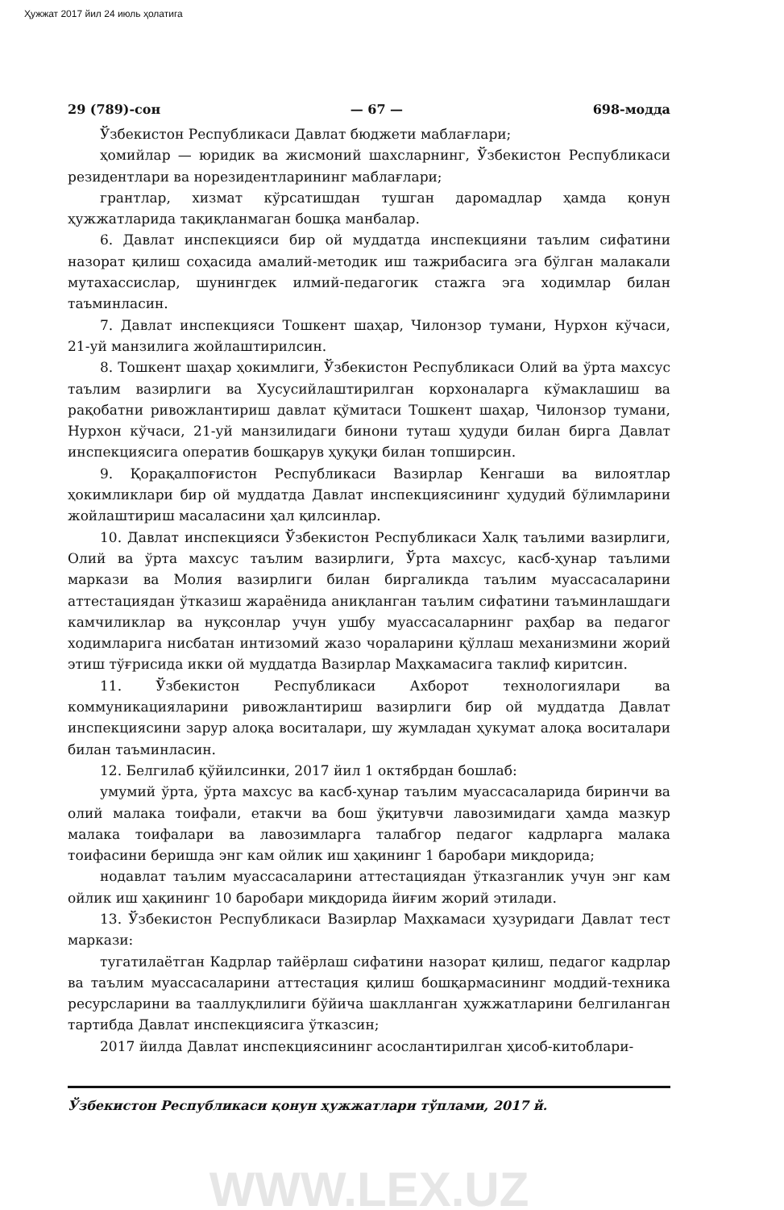Ҳужжат 2017 йил 24 июль ҳолатига
29 (789)-сон — 67 — 698-модда
Ўзбекистон Республикаси Давлат бюджети маблағлари;
ҳомийлар — юридик ва жисмоний шахсларнинг, Ўзбекистон Республикаси резидентлари ва норезидентларининг маблағлари;
грантлар, хизмат кўрсатишдан тушган даромадлар ҳамда қонун ҳужжатларида тақиқланмаган бошқа манбалар.
6. Давлат инспекцияси бир ой муддатда инспекцияни таълим сифатини назорат қилиш соҳасида амалий-методик иш тажрибасига эга бўлган малакали мутахассислар, шунингдек илмий-педагогик стажга эга ходимлар билан таъминласин.
7. Давлат инспекцияси Тошкент шаҳар, Чилонзор тумани, Нурхон кўчаси, 21-уй манзилига жойлаштирилсин.
8. Тошкент шаҳар ҳокимлиги, Ўзбекистон Республикаси Олий ва ўрта махсус таълим вазирлиги ва Хусусийлаштирилган корхоналарга кўмаклашиш ва рақобатни ривожлантириш давлат қўмитаси Тошкент шаҳар, Чилонзор тумани, Нурхон кўчаси, 21-уй манзилидаги бинони туташ ҳудуди билан бирга Давлат инспекциясига оператив бошқарув ҳуқуқи билан топширсин.
9. Қорақалпоғистон Республикаси Вазирлар Кенгаши ва вилоятлар ҳокимликлари бир ой муддатда Давлат инспекциясининг ҳудудий бўлимларини жойлаштириш масаласини ҳал қилсинлар.
10. Давлат инспекцияси Ўзбекистон Республикаси Халқ таълими вазирлиги, Олий ва ўрта махсус таълим вазирлиги, Ўрта махсус, касб-ҳунар таълими маркази ва Молия вазирлиги билан биргаликда таълим муассасаларини аттестациядан ўтказиш жараёнида аниқланган таълим сифатини таъминлашдаги камчиликлар ва нуқсонлар учун ушбу муассасаларнинг раҳбар ва педагог ходимларига нисбатан интизомий жазо чораларини қўллаш механизмини жорий этиш тўғрисида икки ой муддатда Вазирлар Маҳкамасига таклиф киритсин.
11. Ўзбекистон Республикаси Ахборот технологиялари ва коммуникацияларини ривожлантириш вазирлиги бир ой муддатда Давлат инспекциясини зарур алоқа воситалари, шу жумладан ҳукумат алоқа воситалари билан таъминласин.
12. Белгилаб қўйилсинки, 2017 йил 1 октябрдан бошлаб:
умумий ўрта, ўрта махсус ва касб-ҳунар таълим муассасаларида биринчи ва олий малака тоифали, етакчи ва бош ўқитувчи лавозимидаги ҳамда мазкур малака тоифалари ва лавозимларга талабгор педагог кадрларга малака тоифасини беришда энг кам ойлик иш ҳақининг 1 баробари миқдорида;
нодавлат таълим муассасаларини аттестациядан ўтказганлик учун энг кам ойлик иш ҳақининг 10 баробари миқдорида йиғим жорий этилади.
13. Ўзбекистон Республикаси Вазирлар Маҳкамаси ҳузуридаги Давлат тест маркази:
тугатилаётган Кадрлар тайёрлаш сифатини назорат қилиш, педагог кадрлар ва таълим муассасаларини аттестация қилиш бошқармасининг моддий-техника ресурсларини ва тааллуқлилиги бўйича шаклланган ҳужжатларини белгиланган тартибда Давлат инспекциясига ўтказсин;
2017 йилда Давлат инспекциясининг асослантирилган ҳисоб-китоблари-
Ўзбекистон Республикаси қонун ҳужжатлари тўплами, 2017 й.
WWW.LEX.UZ